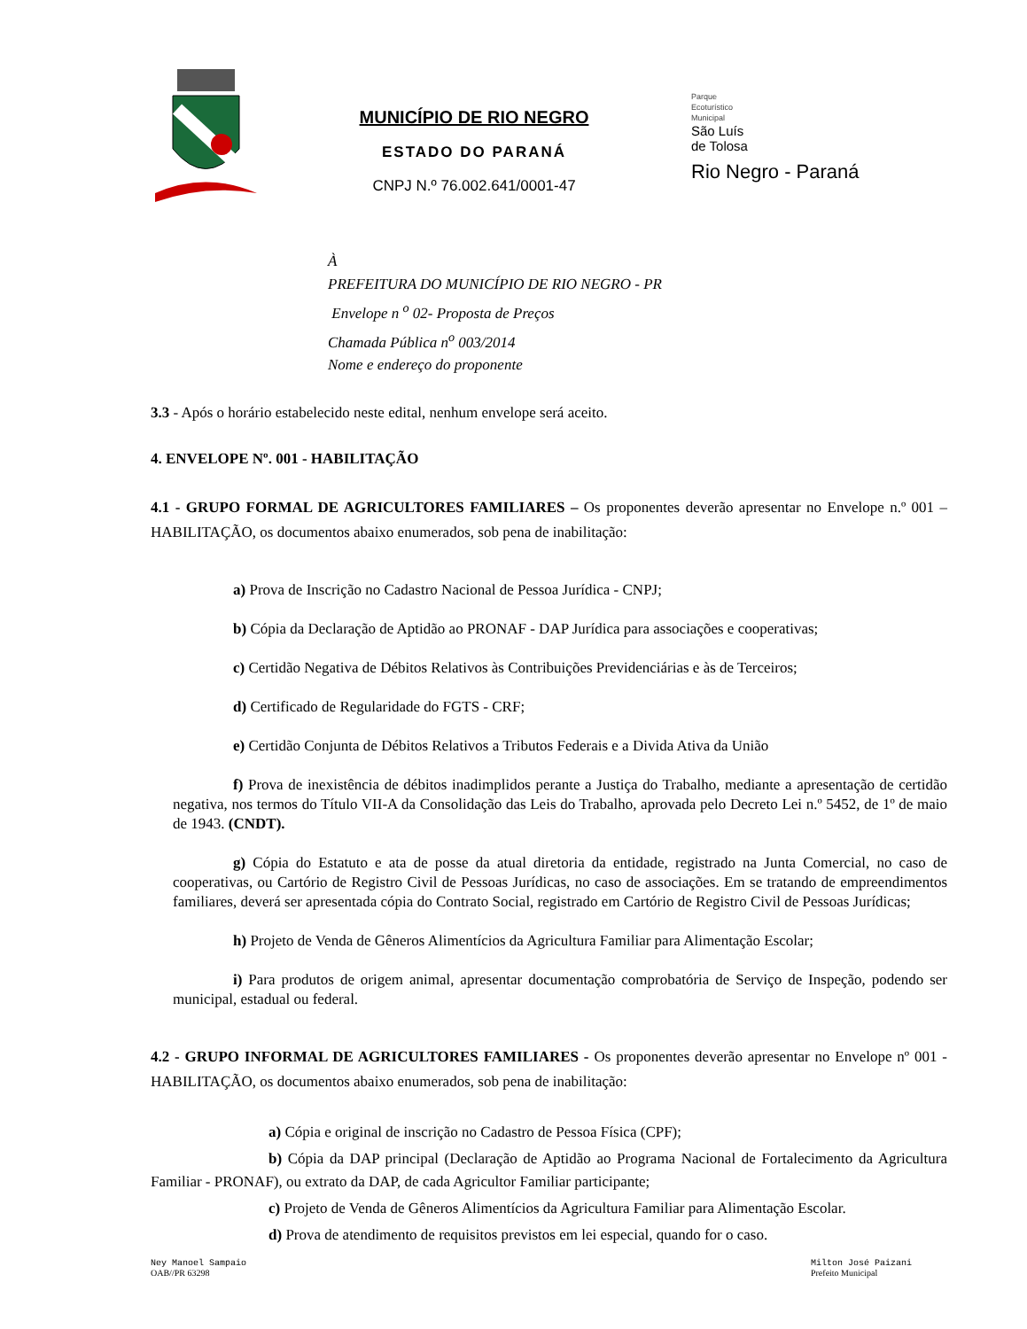MUNICÍPIO DE RIO NEGRO
ESTADO DO PARANÁ
CNPJ N.º 76.002.641/0001-47
Parque
Ecoturístico
Municipal
São Luís
de Tolosa
Rio Negro - Paraná
À
PREFEITURA DO MUNICÍPIO DE RIO NEGRO - PR
Envelope n <sup>o</sup> 02- Proposta de Preços
Chamada Pública n<sup>o</sup> 003/2014
Nome e endereço do proponente
3.3 - Após o horário estabelecido neste edital, nenhum envelope será aceito.
4. ENVELOPE Nº. 001 - HABILITAÇÃO
4.1 - GRUPO FORMAL DE AGRICULTORES FAMILIARES – Os proponentes deverão apresentar no Envelope n.º 001 – HABILITAÇÃO, os documentos abaixo enumerados, sob pena de inabilitação:
a) Prova de Inscrição no Cadastro Nacional de Pessoa Jurídica - CNPJ;
b) Cópia da Declaração de Aptidão ao PRONAF - DAP Jurídica para associações e cooperativas;
c) Certidão Negativa de Débitos Relativos às Contribuições Previdenciárias e às de Terceiros;
d) Certificado de Regularidade do FGTS - CRF;
e) Certidão Conjunta de Débitos Relativos a Tributos Federais e a Divida Ativa da União
f) Prova de inexistência de débitos inadimplidos perante a Justiça do Trabalho, mediante a apresentação de certidão negativa, nos termos do Título VII-A da Consolidação das Leis do Trabalho, aprovada pelo Decreto Lei n.º 5452, de 1º de maio de 1943. (CNDT).
g) Cópia do Estatuto e ata de posse da atual diretoria da entidade, registrado na Junta Comercial, no caso de cooperativas, ou Cartório de Registro Civil de Pessoas Jurídicas, no caso de associações. Em se tratando de empreendimentos familiares, deverá ser apresentada cópia do Contrato Social, registrado em Cartório de Registro Civil de Pessoas Jurídicas;
h) Projeto de Venda de Gêneros Alimentícios da Agricultura Familiar para Alimentação Escolar;
i) Para produtos de origem animal, apresentar documentação comprobatória de Serviço de Inspeção, podendo ser municipal, estadual ou federal.
4.2 - GRUPO INFORMAL DE AGRICULTORES FAMILIARES - Os proponentes deverão apresentar no Envelope nº 001 - HABILITAÇÃO, os documentos abaixo enumerados, sob pena de inabilitação:
a) Cópia e original de inscrição no Cadastro de Pessoa Física (CPF);
b) Cópia da DAP principal (Declaração de Aptidão ao Programa Nacional de Fortalecimento da Agricultura Familiar - PRONAF), ou extrato da DAP, de cada Agricultor Familiar participante;
c) Projeto de Venda de Gêneros Alimentícios da Agricultura Familiar para Alimentação Escolar.
d) Prova de atendimento de requisitos previstos em lei especial, quando for o caso.
Ney Manoel Sampaio
OAB//PR 63298
Milton José Paizani
Prefeito Municipal